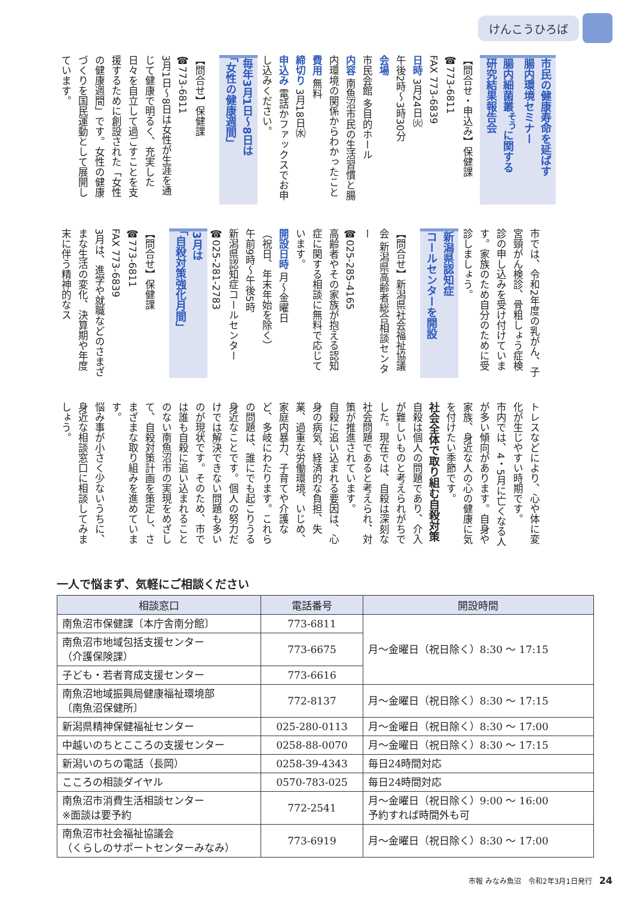けんこうひろば
市民の健康寿命を延ばす
腸内環境セミナー
腸内細菌叢<sup>そう</sup>に関する
研究結果報告会
【問合せ・申込み】保健課
☎773-6811
FAX 773-6839
日時 3月24日㈫
午後2時～3時30分
会場
市民会館 多目的ホール
内容 南魚沼市民の生活習慣と腸内環境の関係からわかったこと
費用 無料
締切り 3月18日㈬
申込み 電話かファックスでお申し込みください。
毎年3月1日～8日は
「女性の健康週間」
【問合せ】保健課
☎773-6811
3月1日～8日は女性が生涯を通じて健康で明るく、充実した日々を自立して過ごすことを支援するために創設された「女性の健康週間」です。女性の健康づくりを国民運動として展開しています。
市では、令和2年度の乳がん、子宮頸がん検診、骨粗しょう症検診の申し込みを受け付けています。家族のため自分のために受診しましょう。
新潟県認知症
コールセンターを開設
【問合せ】新潟県社会福祉協議会 新潟県高齢者総合相談センター
☎025-285-4165
高齢者やその家族が抱える認知症に関する相談に無料で応じています。
開設日時 月～金曜日
（祝日、年末年始を除く）
午前9時～午後5時
新潟県認知症コールセンター
☎025-281-2783
3月は
「自殺対策強化月間」
【問合せ】保健課
☎773-6811
FAX 773-6839
3月は、進学や就職などのさまざまな生活の変化、決算期や年度末に伴う精神的なス
トレスなどにより、心や体に変化が生じやすい時期です。
市内では、4・5月に亡くなる人が多い傾向があります。自身や家族、身近な人の心の健康に気を付けたい季節です。
社会全体で取り組む自殺対策
自殺は個人の問題であり、介入が難しいものと考えられがちでした。現在では、自殺は深刻な社会問題であると考えられ、対策が推進されています。
自殺に追い込まれる要因は、心身の病気、経済的な負担、失業、過重な労働環境、いじめ、家庭内暴力、子育てや介護など、多岐にわたります。これらの問題は、誰にでも起こりうる身近なことです。個人の努力だけでは解決できない問題も多いのが現状です。そのため、市では誰も自殺に追い込まれることのない南魚沼市の実現をめざして、自殺対策計画を策定し、さまざまな取り組みを進めています。
悩み事が小さく少ないうちに、身近な相談窓口に相談してみましょう。
一人で悩まず、気軽にご相談ください
| 相談窓口 | 電話番号 | 開設時間 |
| --- | --- | --- |
| 南魚沼市保健課〔本庁舎南分館〕 | 773-6811 | 月～金曜日（祝日除く）8:30 ～ 17:15 |
| 南魚沼市地域包括支援センター （介護保険課） | 773-6675 | |
| 子ども・若者育成支援センター | 773-6616 | |
| 南魚沼地域振興局健康福祉環境部 〔南魚沼保健所〕 | 772-8137 | 月～金曜日（祝日除く）8:30 ～ 17:15 |
| 新潟県精神保健福祉センター | 025-280-0113 | 月～金曜日（祝日除く）8:30 ～ 17:00 |
| 中越いのちとこころの支援センター | 0258-88-0070 | 月～金曜日（祝日除く）8:30 ～ 17:15 |
| 新潟いのちの電話（長岡） | 0258-39-4343 | 毎日24時間対応 |
| こころの相談ダイヤル | 0570-783-025 | 毎日24時間対応 |
| 南魚沼市消費生活相談センター ※面談は要予約 | 772-2541 | 月～金曜日（祝日除く）9:00 ～ 16:00 予約すれば時間外も可 |
| 南魚沼市社会福祉協議会 （くらしのサポートセンターみなみ） | 773-6919 | 月～金曜日（祝日除く）8:30 ～ 17:00 |
市報 みなみ魚沼　令和2年3月1日発行 24